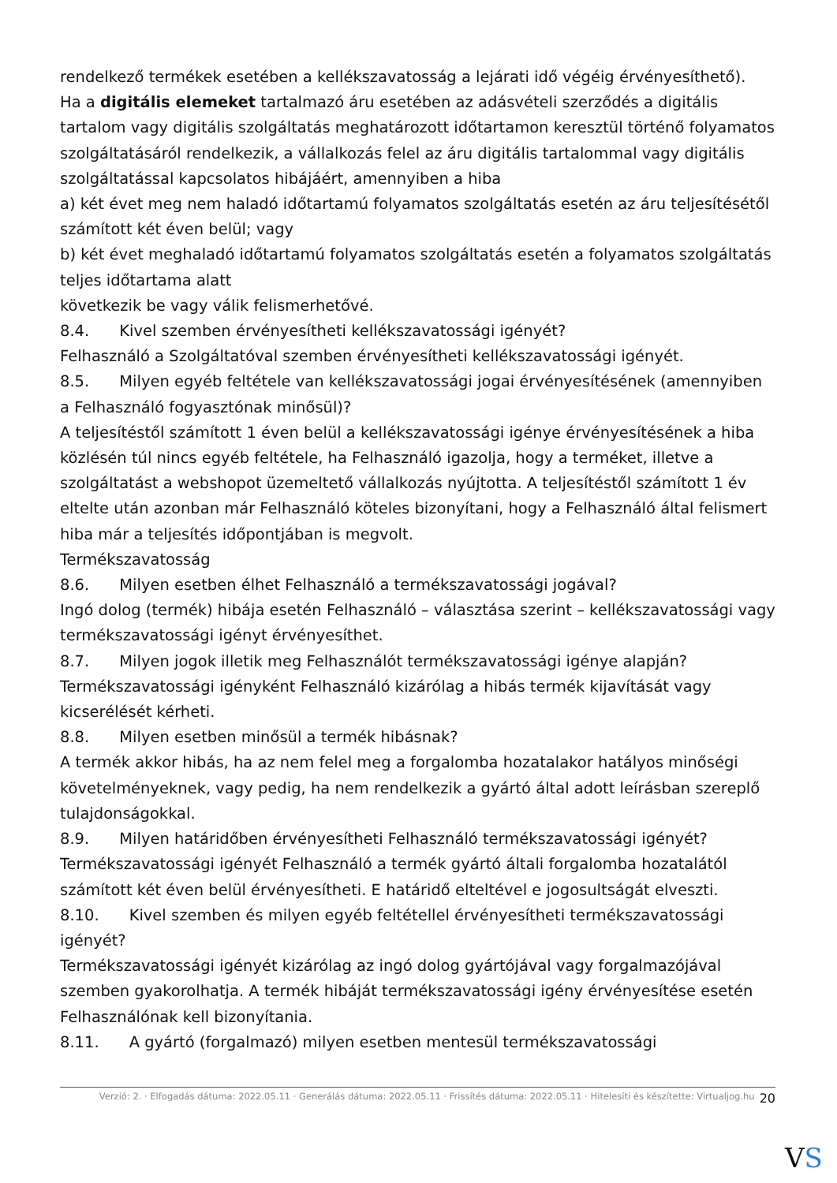rendelkező termékek esetében a kellékszavatosság a lejárati idő végéig érvényesíthető).
Ha a digitális elemeket tartalmazó áru esetében az adásvételi szerződés a digitális tartalom vagy digitális szolgáltatás meghatározott időtartamon keresztül történő folyamatos szolgáltatásáról rendelkezik, a vállalkozás felel az áru digitális tartalommal vagy digitális szolgáltatással kapcsolatos hibájáért, amennyiben a hiba
a) két évet meg nem haladó időtartamú folyamatos szolgáltatás esetén az áru teljesítésétől számított két éven belül; vagy
b) két évet meghaladó időtartamú folyamatos szolgáltatás esetén a folyamatos szolgáltatás teljes időtartama alatt
következik be vagy válik felismerhetővé.
8.4. Kivel szemben érvényesítheti kellékszavatossági igényét?
Felhasználó a Szolgáltatóval szemben érvényesítheti kellékszavatossági igényét.
8.5. Milyen egyéb feltétele van kellékszavatossági jogai érvényesítésének (amennyiben a Felhasználó fogyasztónak minősül)?
A teljesítéstől számított 1 éven belül a kellékszavatossági igénye érvényesítésének a hiba közlésén túl nincs egyéb feltétele, ha Felhasználó igazolja, hogy a terméket, illetve a szolgáltatást a webshopot üzemeltető vállalkozás nyújtotta. A teljesítéstől számított 1 év eltelte után azonban már Felhasználó köteles bizonyítani, hogy a Felhasználó által felismert hiba már a teljesítés időpontjában is megvolt.
Termékszavatosság
8.6. Milyen esetben élhet Felhasználó a termékszavatossági jogával?
Ingó dolog (termék) hibája esetén Felhasználó – választása szerint – kellékszavatossági vagy termékszavatossági igényt érvényesíthet.
8.7. Milyen jogok illetik meg Felhasználót termékszavatossági igénye alapján?
Termékszavatossági igényként Felhasználó kizárólag a hibás termék kijavítását vagy kicserélését kérheti.
8.8. Milyen esetben minősül a termék hibásnak?
A termék akkor hibás, ha az nem felel meg a forgalomba hozatalakor hatályos minőségi követelményeknek, vagy pedig, ha nem rendelkezik a gyártó által adott leírásban szereplő tulajdonságokkal.
8.9. Milyen határidőben érvényesítheti Felhasználó termékszavatossági igényét?
Termékszavatossági igényét Felhasználó a termék gyártó általi forgalomba hozatalától számított két éven belül érvényesítheti. E határidő elteltével e jogosultságát elveszti.
8.10. Kivel szemben és milyen egyéb feltétellel érvényesítheti termékszavatossági igényét?
Termékszavatossági igényét kizárólag az ingó dolog gyártójával vagy forgalmazójával szemben gyakorolhatja. A termék hibáját termékszavatossági igény érvényesítése esetén Felhasználónak kell bizonyítania.
8.11. A gyártó (forgalmazó) milyen esetben mentesül termékszavatossági
Verzió: 2. · Elfogadás dátuma: 2022.05.11 · Generálás dátuma: 2022.05.11 · Frissítés dátuma: 2022.05.11 · Hitelesíti és készítette: Virtualjog.hu 20
VS